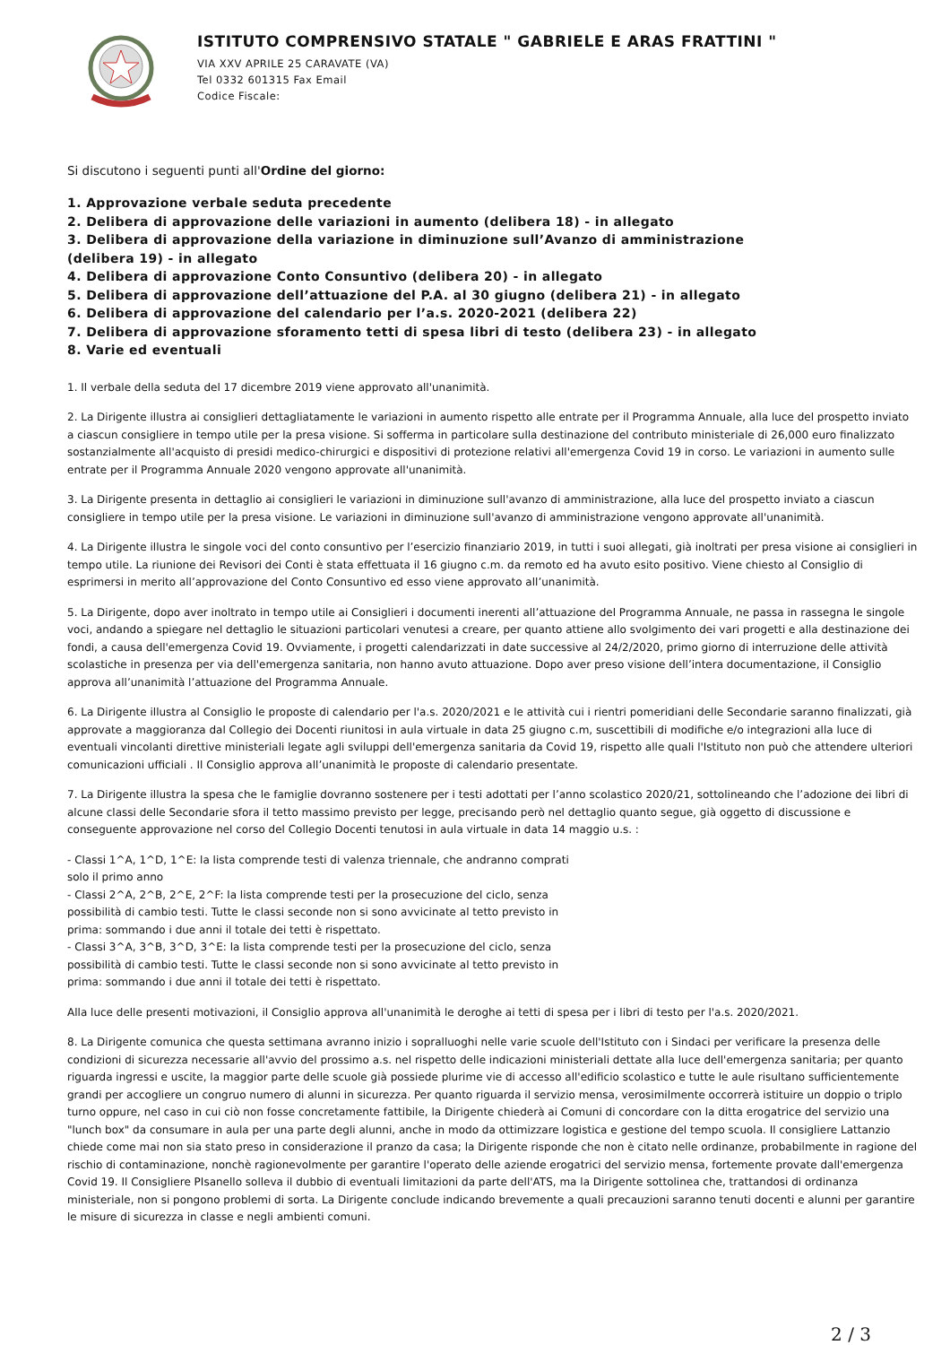ISTITUTO COMPRENSIVO STATALE " GABRIELE E ARAS FRATTINI "
VIA XXV APRILE 25 CARAVATE (VA)
Tel 0332 601315 Fax Email
Codice Fiscale:
Si discutono i seguenti punti all'Ordine del giorno:
1. Approvazione verbale seduta precedente
2. Delibera di approvazione delle variazioni in aumento (delibera 18) - in allegato
3. Delibera di approvazione della variazione in diminuzione sull’Avanzo di amministrazione
(delibera 19) - in allegato
4. Delibera di approvazione Conto Consuntivo (delibera 20) - in allegato
5. Delibera di approvazione dell’attuazione del P.A. al 30 giugno (delibera 21) - in allegato
6. Delibera di approvazione del calendario per l’a.s. 2020-2021 (delibera 22)
7. Delibera di approvazione sforamento tetti di spesa libri di testo (delibera 23) - in allegato
8. Varie ed eventuali
1. Il verbale della seduta del 17 dicembre 2019 viene approvato all'unanimità.
2. La Dirigente illustra ai consiglieri dettagliatamente le variazioni in aumento rispetto alle entrate per il Programma Annuale, alla luce del prospetto inviato a ciascun consigliere in tempo utile per la presa visione. Si sofferma in particolare sulla destinazione del contributo ministeriale di 26,000 euro finalizzato sostanzialmente all'acquisto di presidi medico-chirurgici e dispositivi di protezione relativi all'emergenza Covid 19 in corso. Le variazioni in aumento sulle entrate per il Programma Annuale 2020 vengono approvate all'unanimità.
3. La Dirigente presenta in dettaglio ai consiglieri le variazioni in diminuzione sull'avanzo di amministrazione, alla luce del prospetto inviato a ciascun consigliere in tempo utile per la presa visione. Le variazioni in diminuzione sull'avanzo di amministrazione vengono approvate all'unanimità.
4. La Dirigente illustra le singole voci del conto consuntivo per l’esercizio finanziario 2019, in tutti i suoi allegati, già inoltrati per presa visione ai consiglieri in tempo utile. La riunione dei Revisori dei Conti è stata effettuata il 16 giugno c.m. da remoto ed ha avuto esito positivo. Viene chiesto al Consiglio di esprimersi in merito all’approvazione del Conto Consuntivo ed esso viene approvato all’unanimità.
5. La Dirigente, dopo aver inoltrato in tempo utile ai Consiglieri i documenti inerenti all’attuazione del Programma Annuale, ne passa in rassegna le singole voci, andando a spiegare nel dettaglio le situazioni particolari venutesi a creare, per quanto attiene allo svolgimento dei vari progetti e alla destinazione dei fondi, a causa dell'emergenza Covid 19. Ovviamente, i progetti calendarizzati in date successive al 24/2/2020, primo giorno di interruzione delle attività scolastiche in presenza per via dell'emergenza sanitaria, non hanno avuto attuazione. Dopo aver preso visione dell’intera documentazione, il Consiglio approva all’unanimità l’attuazione del Programma Annuale.
6. La Dirigente illustra al Consiglio le proposte di calendario per l'a.s. 2020/2021 e le attività cui i rientri pomeridiani delle Secondarie saranno finalizzati, già approvate a maggioranza dal Collegio dei Docenti riunitosi in aula virtuale in data 25 giugno c.m, suscettibili di modifiche e/o integrazioni alla luce di eventuali vincolanti direttive ministeriali legate agli sviluppi dell'emergenza sanitaria da Covid 19, rispetto alle quali l'Istituto non può che attendere ulteriori comunicazioni ufficiali . Il Consiglio approva all’unanimità le proposte di calendario presentate.
7. La Dirigente illustra la spesa che le famiglie dovranno sostenere per i testi adottati per l’anno scolastico 2020/21, sottolineando che l’adozione dei libri di alcune classi delle Secondarie sfora il tetto massimo previsto per legge, precisando però nel dettaglio quanto segue, già oggetto di discussione e conseguente approvazione nel corso del Collegio Docenti tenutosi in aula virtuale in data 14 maggio u.s. :
- Classi 1^A, 1^D, 1^E: la lista comprende testi di valenza triennale, che andranno comprati solo il primo anno
- Classi 2^A, 2^B, 2^E, 2^F: la lista comprende testi per la prosecuzione del ciclo, senza possibilità di cambio testi. Tutte le classi seconde non si sono avvicinate al tetto previsto in prima: sommando i due anni il totale dei tetti è rispettato.
- Classi 3^A, 3^B, 3^D, 3^E: la lista comprende testi per la prosecuzione del ciclo, senza possibilità di cambio testi. Tutte le classi seconde non si sono avvicinate al tetto previsto in prima: sommando i due anni il totale dei tetti è rispettato.
Alla luce delle presenti motivazioni, il Consiglio approva all'unanimità le deroghe ai tetti di spesa per i libri di testo per l'a.s. 2020/2021.
8. La Dirigente comunica che questa settimana avranno inizio i sopralluoghi nelle varie scuole dell'Istituto con i Sindaci per verificare la presenza delle condizioni di sicurezza necessarie all'avvio del prossimo a.s. nel rispetto delle indicazioni ministeriali dettate alla luce dell'emergenza sanitaria; per quanto riguarda ingressi e uscite, la maggior parte delle scuole già possiede plurime vie di accesso all'edificio scolastico e tutte le aule risultano sufficientemente grandi per accogliere un congruo numero di alunni in sicurezza. Per quanto riguarda il servizio mensa, verosimilmente occorrerà istituire un doppio o triplo turno oppure, nel caso in cui ciò non fosse concretamente fattibile, la Dirigente chiederà ai Comuni di concordare con la ditta erogatrice del servizio una "lunch box" da consumare in aula per una parte degli alunni, anche in modo da ottimizzare logistica e gestione del tempo scuola. Il consigliere Lattanzio chiede come mai non sia stato preso in considerazione il pranzo da casa; la Dirigente risponde che non è citato nelle ordinanze, probabilmente in ragione del rischio di contaminazione, nonchè ragionevolmente per garantire l'operato delle aziende erogatrici del servizio mensa, fortemente provate dall'emergenza Covid 19. Il Consigliere PIsanello solleva il dubbio di eventuali limitazioni da parte dell'ATS, ma la Dirigente sottolinea che, trattandosi di ordinanza ministeriale, non si pongono problemi di sorta. La Dirigente conclude indicando brevemente a quali precauzioni saranno tenuti docenti e alunni per garantire le misure di sicurezza in classe e negli ambienti comuni.
2 / 3